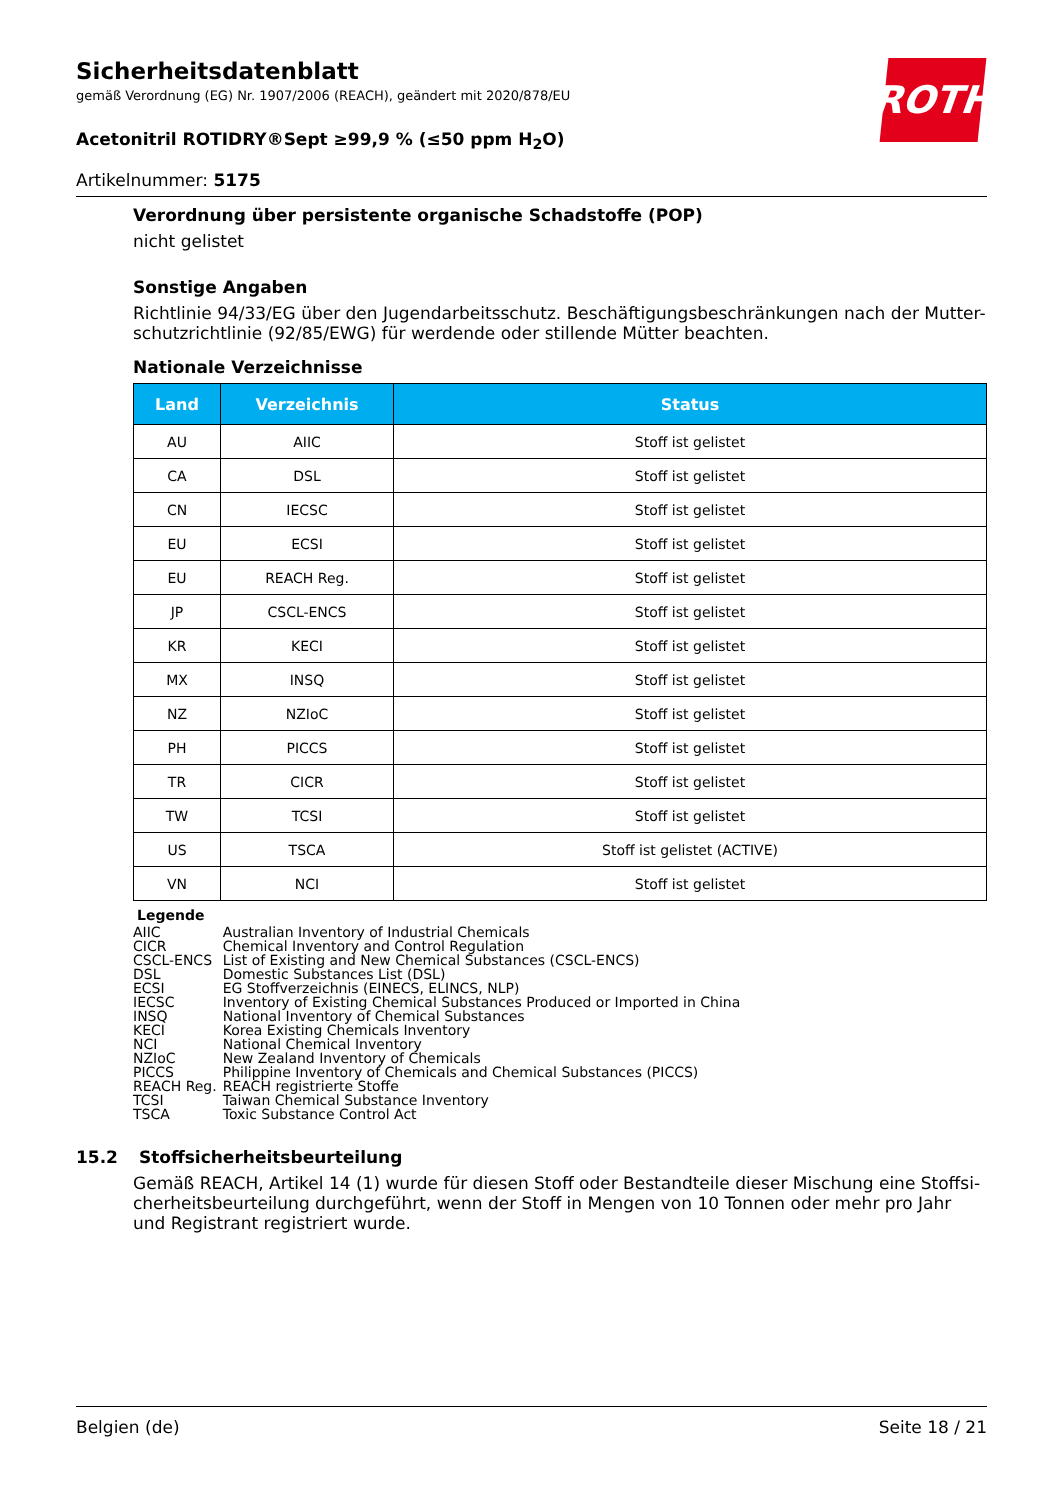ROTH
Sicherheitsdatenblatt
gemäß Verordnung (EG) Nr. 1907/2006 (REACH), geändert mit 2020/878/EU
Acetonitril ROTIDRY®Sept ≥99,9 % (≤50 ppm H<sub>2</sub>O)
Artikelnummer: 5175
Verordnung über persistente organische Schadstoffe (POP)
nicht gelistet
Sonstige Angaben
Richtlinie 94/33/EG über den Jugendarbeitsschutz. Beschäftigungsbeschränkungen nach der Mutter-schutzrichtlinie (92/85/EWG) für werdende oder stillende Mütter beachten.
Nationale Verzeichnisse
| Land | Verzeichnis | Status |
| --- | --- | --- |
| AU | AIIC | Stoff ist gelistet |
| CA | DSL | Stoff ist gelistet |
| CN | IECSC | Stoff ist gelistet |
| EU | ECSI | Stoff ist gelistet |
| EU | REACH Reg. | Stoff ist gelistet |
| JP | CSCL-ENCS | Stoff ist gelistet |
| KR | KECI | Stoff ist gelistet |
| MX | INSQ | Stoff ist gelistet |
| NZ | NZIoC | Stoff ist gelistet |
| PH | PICCS | Stoff ist gelistet |
| TR | CICR | Stoff ist gelistet |
| TW | TCSI | Stoff ist gelistet |
| US | TSCA | Stoff ist gelistet (ACTIVE) |
| VN | NCI | Stoff ist gelistet |
Legende
| AIIC | Australian Inventory of Industrial Chemicals |
| CICR | Chemical Inventory and Control Regulation |
| CSCL-ENCS | List of Existing and New Chemical Substances (CSCL-ENCS) |
| DSL | Domestic Substances List (DSL) |
| ECSI | EG Stoffverzeichnis (EINECS, ELINCS, NLP) |
| IECSC | Inventory of Existing Chemical Substances Produced or Imported in China |
| INSQ | National Inventory of Chemical Substances |
| KECI | Korea Existing Chemicals Inventory |
| NCI | National Chemical Inventory |
| NZIoC | New Zealand Inventory of Chemicals |
| PICCS | Philippine Inventory of Chemicals and Chemical Substances (PICCS) |
| REACH Reg. | REACH registrierte Stoffe |
| TCSI | Taiwan Chemical Substance Inventory |
| TSCA | Toxic Substance Control Act |
15.2 Stoffsicherheitsbeurteilung
Gemäß REACH, Artikel 14 (1) wurde für diesen Stoff oder Bestandteile dieser Mischung eine Stoffsi-cherheitsbeurteilung durchgeführt, wenn der Stoff in Mengen von 10 Tonnen oder mehr pro Jahr und Registrant registriert wurde.
Belgien (de) Seite 18 / 21